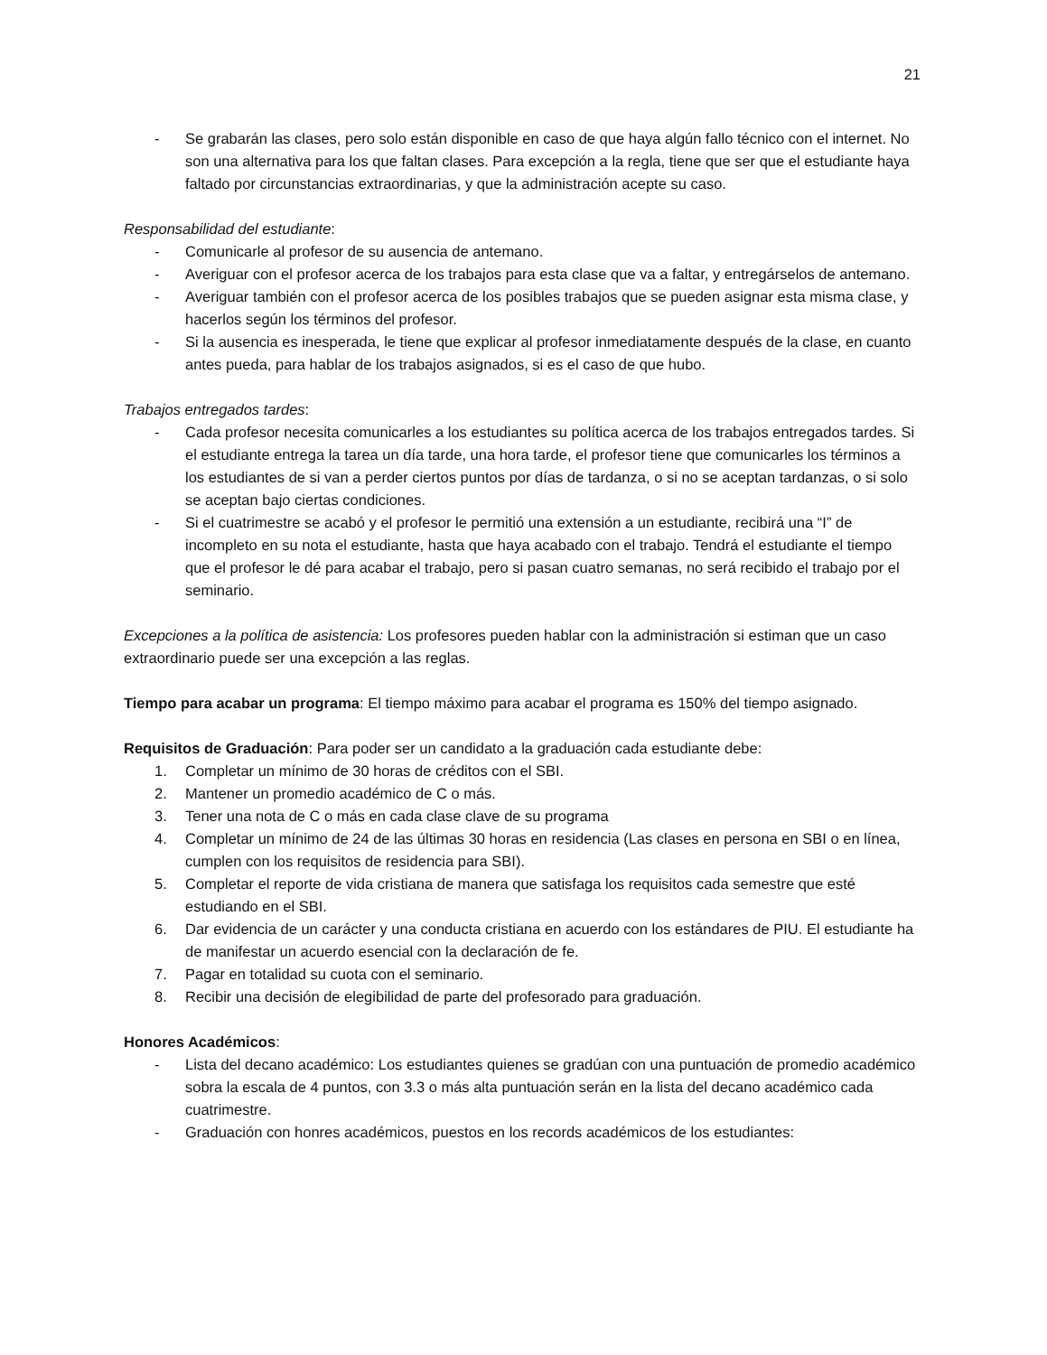21
- Se grabarán las clases, pero solo están disponible en caso de que haya algún fallo técnico con el internet. No son una alternativa para los que faltan clases. Para excepción a la regla, tiene que ser que el estudiante haya faltado por circunstancias extraordinarias, y que la administración acepte su caso.
Responsabilidad del estudiante:
- Comunicarle al profesor de su ausencia de antemano.
- Averiguar con el profesor acerca de los trabajos para esta clase que va a faltar, y entregárselos de antemano.
- Averiguar también con el profesor acerca de los posibles trabajos que se pueden asignar esta misma clase, y hacerlos según los términos del profesor.
- Si la ausencia es inesperada, le tiene que explicar al profesor inmediatamente después de la clase, en cuanto antes pueda, para hablar de los trabajos asignados, si es el caso de que hubo.
Trabajos entregados tardes:
- Cada profesor necesita comunicarles a los estudiantes su política acerca de los trabajos entregados tardes. Si el estudiante entrega la tarea un día tarde, una hora tarde, el profesor tiene que comunicarles los términos a los estudiantes de si van a perder ciertos puntos por días de tardanza, o si no se aceptan tardanzas, o si solo se aceptan bajo ciertas condiciones.
- Si el cuatrimestre se acabó y el profesor le permitió una extensión a un estudiante, recibirá una “I” de incompleto en su nota el estudiante, hasta que haya acabado con el trabajo. Tendrá el estudiante el tiempo que el profesor le dé para acabar el trabajo, pero si pasan cuatro semanas, no será recibido el trabajo por el seminario.
Excepciones a la política de asistencia: Los profesores pueden hablar con la administración si estiman que un caso extraordinario puede ser una excepción a las reglas.
Tiempo para acabar un programa: El tiempo máximo para acabar el programa es 150% del tiempo asignado.
Requisitos de Graduación: Para poder ser un candidato a la graduación cada estudiante debe:
1. Completar un mínimo de 30 horas de créditos con el SBI.
2. Mantener un promedio académico de C o más.
3. Tener una nota de C o más en cada clase clave de su programa
4. Completar un mínimo de 24 de las últimas 30 horas en residencia (Las clases en persona en SBI o en línea, cumplen con los requisitos de residencia para SBI).
5. Completar el reporte de vida cristiana de manera que satisfaga los requisitos cada semestre que esté estudiando en el SBI.
6. Dar evidencia de un carácter y una conducta cristiana en acuerdo con los estándares de PIU. El estudiante ha de manifestar un acuerdo esencial con la declaración de fe.
7. Pagar en totalidad su cuota con el seminario.
8. Recibir una decisión de elegibilidad de parte del profesorado para graduación.
Honores Académicos:
- Lista del decano académico: Los estudiantes quienes se gradúan con una puntuación de promedio académico sobra la escala de 4 puntos, con 3.3 o más alta puntuación serán en la lista del decano académico cada cuatrimestre.
- Graduación con honres académicos, puestos en los records académicos de los estudiantes: